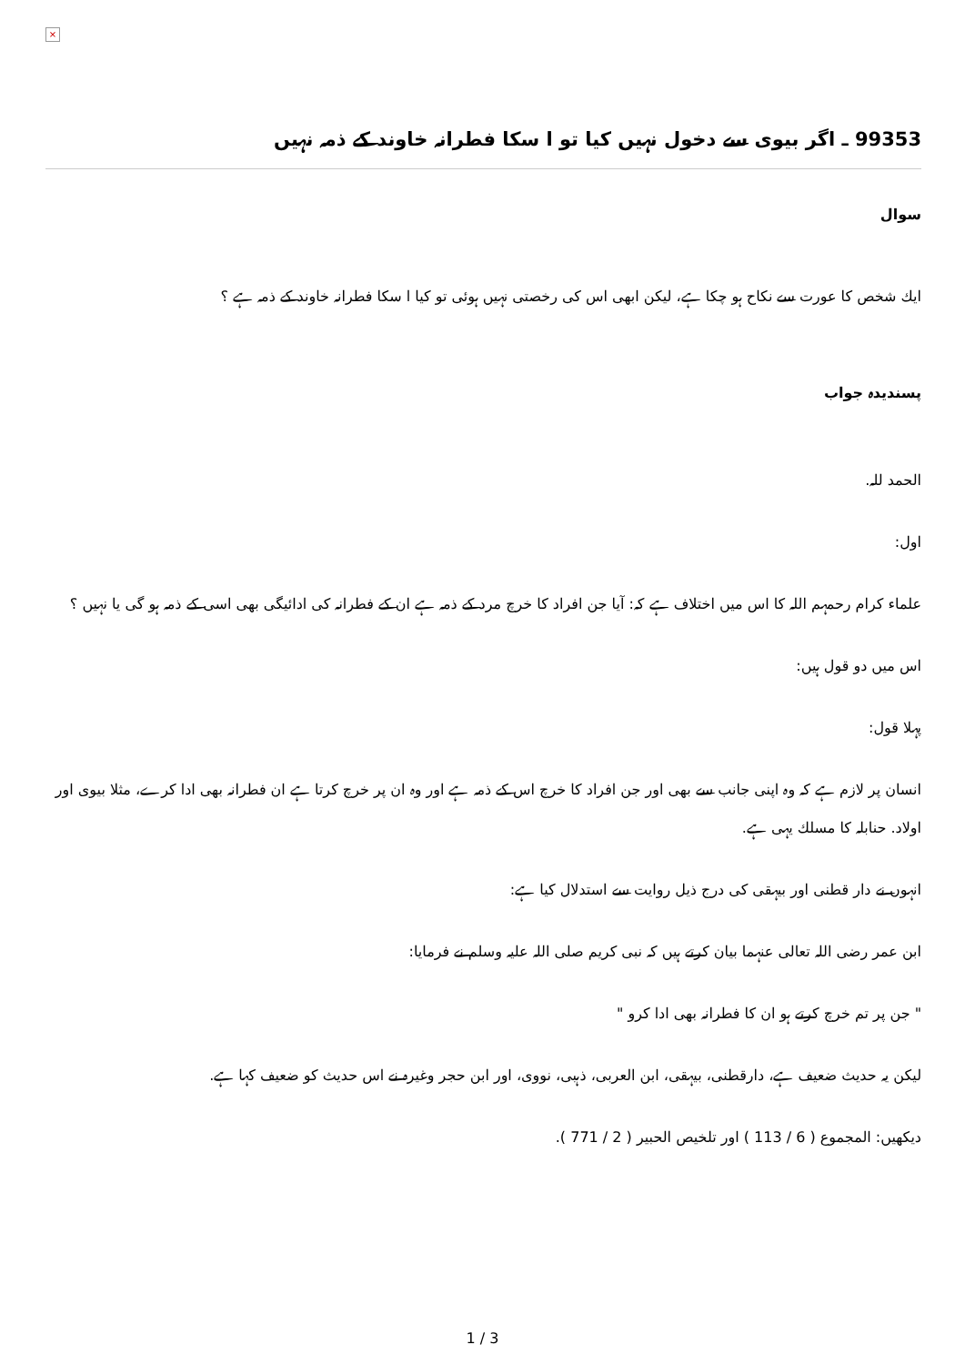×
99353 ـ اگر بيوى سے دخول نہيں كيا تو ا سكا فطرانہ خاوند كے ذمہ نہيں
سوال
ايك شخص كا عورت سے نكاح ہو چكا ہے، ليكن ابھى اس كى رخصتى نہيں ہوئى تو كيا ا سكا فطرانہ خاوند كے ذمہ ہے ؟
پسنديدہ جواب
الحمد للہ.
اول:
علماء كرام رحمہم اللہ كا اس ميں اختلاف ہے كہ: آيا جن افراد كا خرچ مرد كے ذمہ ہے ان كے فطرانہ كى ادائيگى بھى اسى كے ذمہ ہو گى يا نہيں ؟
اس ميں دو قول ہيں:
پہلا قول:
انسان پر لازم ہے كہ وہ اپنى جانب سے بھى اور جن افراد كا خرچ اس كے ذمہ ہے اور وہ ان پر خرچ كرتا ہے ان فطرانہ بھى ادا كرے، مثلا بيوى اور اولاد. حنابلہ كا مسلك يہى ہے.
انہوں نے دار قطنى اور بيہقى كى درج ذيل روايت سے استدلال كيا ہے:
ابن عمر رضى اللہ تعالى عنہما بيان كرتے ہيں كہ نبى كريم صلى اللہ عليہ وسلم نے فرمايا:
" جن پر تم خرچ كرتے ہو ان كا فطرانہ بھى ادا كرو "
ليكن يہ حديث ضعيف ہے، دارقطنى، بيہقى، ابن العربى، ذہبى، نووى، اور ابن حجر وغيرہ نے اس حديث كو ضعيف كہا ہے.
ديكھيں: المجموع ( 6 / 113 ) اور تلخيص الحبير ( 2 / 771 ).
1 / 3